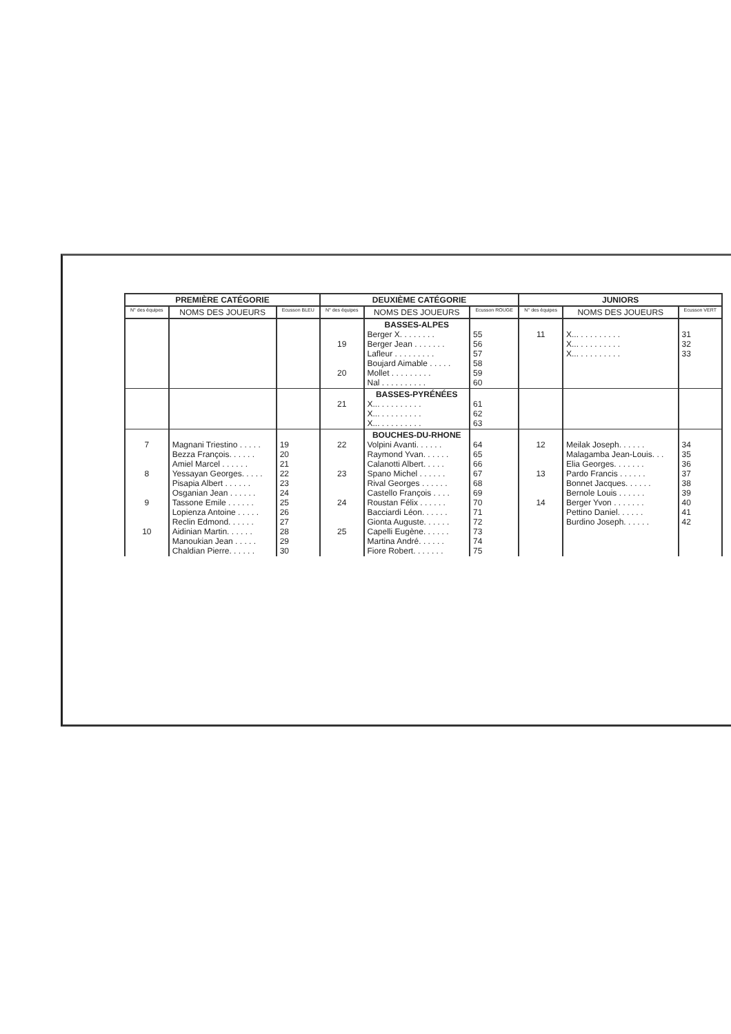| PREMIÈRE CATÉGORIE | | | DEUXIÈME CATÉGORIE | | | JUNIORS | | |
| --- | --- | --- | --- | --- | --- | --- | --- | --- |
| N° des équipes | NOMS DES JOUEURS | Ecusson BLEU | N° des équipes | NOMS DES JOUEURS | Ecusson ROUGE | N° des équipes | NOMS DES JOUEURS | Ecusson VERT |
| | | | 19 20 | BASSES-ALPES Berger X. . . . . . . . Berger Jean . . . . . . . Lafleur . . . . . . . . . Boujard Aimable . . . . . Mollet . . . . . . . . . Nal . . . . . . . . . . | 55 56 57 58 59 60 | 11 | X... . . . . . . . . . X... . . . . . . . . . X... . . . . . . . . . | 31 32 33 |
| | | | 21 | BASSES-PYRÉNÉES X... . . . . . . . . . X... . . . . . . . . . X... . . . . . . . . . | 61 62 63 | | | |
| 7 8 9 10 | Magnani Triestino . . . . . Bezza François. . . . . . Amiel Marcel . . . . . . Yessayan Georges. . . . . Pisapia Albert . . . . . . Osganian Jean . . . . . . Tassone Emile . . . . . . Lopienza Antoine . . . . . Reclin Edmond. . . . . . Aidinian Martin. . . . . . Manoukian Jean . . . . . Chaldian Pierre. . . . . . | 19 20 21 22 23 24 25 26 27 28 29 30 | 22 23 24 25 | BOUCHES-DU-RHONE Volpini Avanti. . . . . . Raymond Yvan. . . . . . Calanotti Albert. . . . . Spano Michel . . . . . . Rival Georges . . . . . . Castello François . . . . Roustan Félix . . . . . . Bacciardi Léon. . . . . . Gionta Auguste. . . . . . Capelli Eugène. . . . . . Martina André. . . . . . Fiore Robert. . . . . . . | 64 65 66 67 68 69 70 71 72 73 74 75 | 12 13 14 | Meilak Joseph. . . . . . Malagamba Jean-Louis. . . Elia Georges. . . . . . . Pardo Francis . . . . . . Bonnet Jacques. . . . . . Bernole Louis . . . . . . Berger Yvon . . . . . . . Pettino Daniel. . . . . . Burdino Joseph. . . . . . | 34 35 36 37 38 39 40 41 42 |